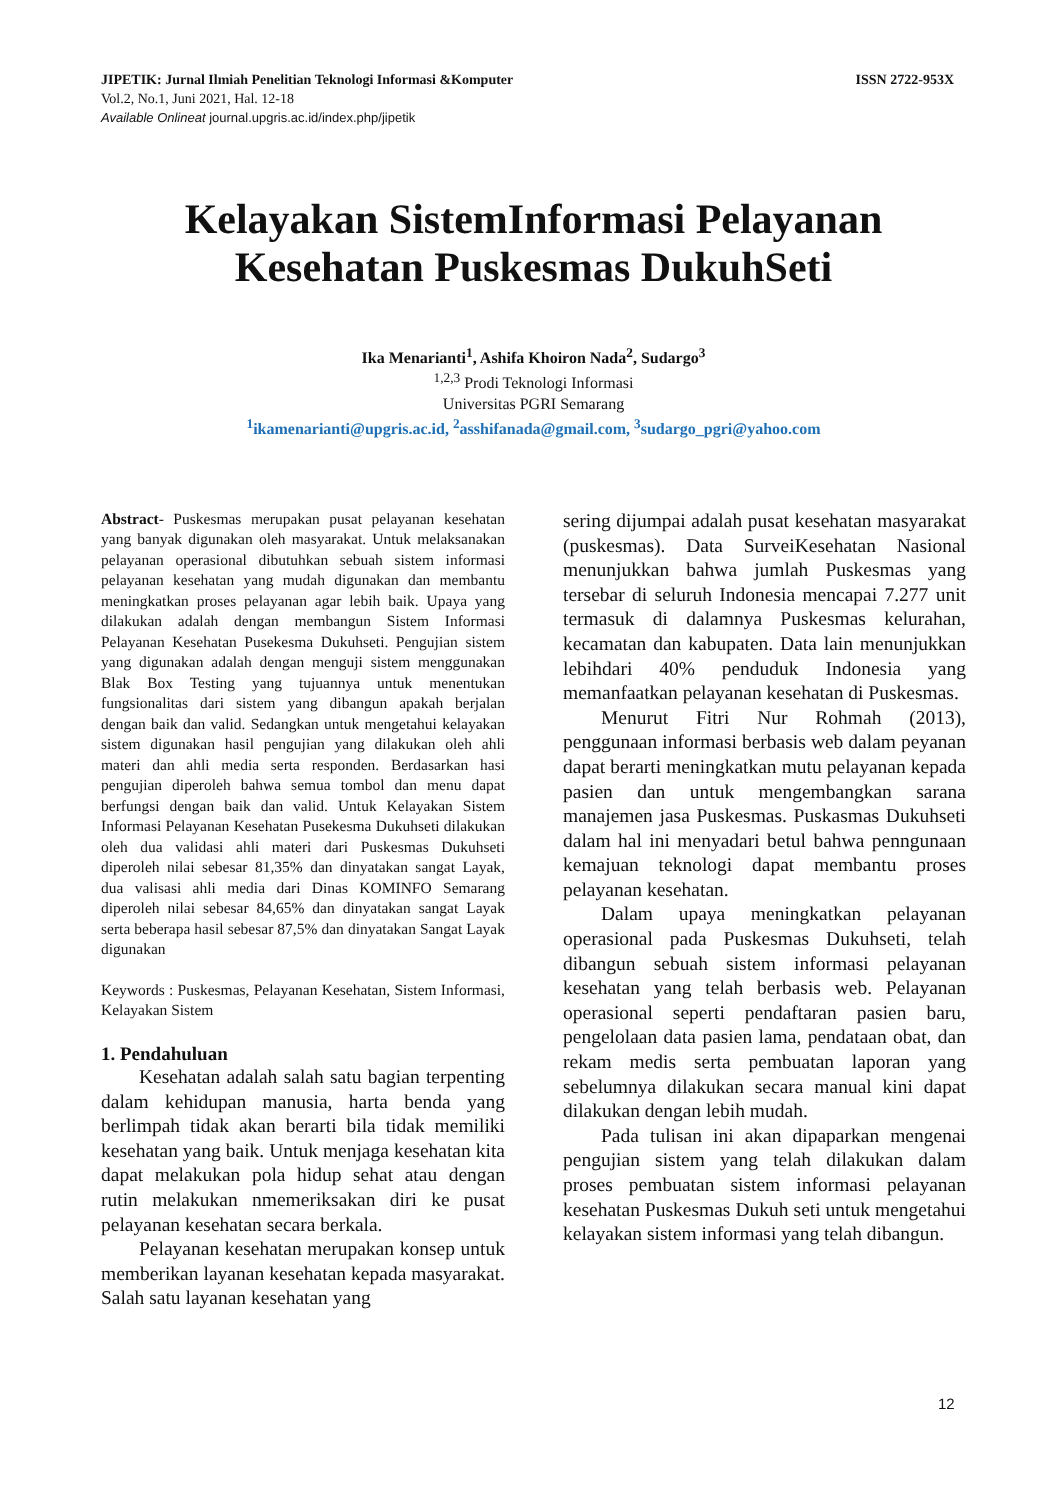JIPETIK: Jurnal Ilmiah Penelitian Teknologi Informasi &Komputer ISSN 2722-953X
Vol.2, No.1, Juni 2021, Hal. 12-18
Available Onlineat journal.upgris.ac.id/index.php/jipetik
Kelayakan SistemInformasi Pelayanan
Kesehatan Puskesmas DukuhSeti
Ika Menarianti<sup>1</sup>, Ashifa Khoiron Nada<sup>2</sup>, Sudargo<sup>3</sup>
<sup>1,2,3</sup> Prodi Teknologi Informasi
Universitas PGRI Semarang
<sup>1</sup> ikamenarianti@upgris.ac.id, <sup>2</sup>asshifanada@gmail.com, <sup>3</sup>sudargo_pgri@yahoo.com
Abstract- Puskesmas merupakan pusat pelayanan kesehatan yang banyak digunakan oleh masyarakat. Untuk melaksanakan pelayanan operasional dibutuhkan sebuah sistem informasi pelayanan kesehatan yang mudah digunakan dan membantu meningkatkan proses pelayanan agar lebih baik. Upaya yang dilakukan adalah dengan membangun Sistem Informasi Pelayanan Kesehatan Pusekesma Dukuhseti. Pengujian sistem yang digunakan adalah dengan menguji sistem menggunakan Blak Box Testing yang tujuannya untuk menentukan fungsionalitas dari sistem yang dibangun apakah berjalan dengan baik dan valid. Sedangkan untuk mengetahui kelayakan sistem digunakan hasil pengujian yang dilakukan oleh ahli materi dan ahli media serta responden. Berdasarkan hasi pengujian diperoleh bahwa semua tombol dan menu dapat berfungsi dengan baik dan valid. Untuk Kelayakan Sistem Informasi Pelayanan Kesehatan Pusekesma Dukuhseti dilakukan oleh dua validasi ahli materi dari Puskesmas Dukuhseti diperoleh nilai sebesar 81,35% dan dinyatakan sangat Layak, dua valisasi ahli media dari Dinas KOMINFO Semarang diperoleh nilai sebesar 84,65% dan dinyatakan sangat Layak serta beberapa hasil sebesar 87,5% dan dinyatakan Sangat Layak digunakan
Keywords : Puskesmas, Pelayanan Kesehatan, Sistem Informasi, Kelayakan Sistem
1. Pendahuluan
Kesehatan adalah salah satu bagian terpenting dalam kehidupan manusia, harta benda yang berlimpah tidak akan berarti bila tidak memiliki kesehatan yang baik. Untuk menjaga kesehatan kita dapat melakukan pola hidup sehat atau dengan rutin melakukan nmemeriksakan diri ke pusat pelayanan kesehatan secara berkala.
Pelayanan kesehatan merupakan konsep untuk memberikan layanan kesehatan kepada masyarakat. Salah satu layanan kesehatan yang
sering dijumpai adalah pusat kesehatan masyarakat (puskesmas). Data SurveiKesehatan Nasional menunjukkan bahwa jumlah Puskesmas yang tersebar di seluruh Indonesia mencapai 7.277 unit termasuk di dalamnya Puskesmas kelurahan, kecamatan dan kabupaten. Data lain menunjukkan lebihdari 40% penduduk Indonesia yang memanfaatkan pelayanan kesehatan di Puskesmas.
Menurut Fitri Nur Rohmah (2013), penggunaan informasi berbasis web dalam peyanan dapat berarti meningkatkan mutu pelayanan kepada pasien dan untuk mengembangkan sarana manajemen jasa Puskesmas. Puskasmas Dukuhseti dalam hal ini menyadari betul bahwa penngunaan kemajuan teknologi dapat membantu proses pelayanan kesehatan.
Dalam upaya meningkatkan pelayanan operasional pada Puskesmas Dukuhseti, telah dibangun sebuah sistem informasi pelayanan kesehatan yang telah berbasis web. Pelayanan operasional seperti pendaftaran pasien baru, pengelolaan data pasien lama, pendataan obat, dan rekam medis serta pembuatan laporan yang sebelumnya dilakukan secara manual kini dapat dilakukan dengan lebih mudah.
Pada tulisan ini akan dipaparkan mengenai pengujian sistem yang telah dilakukan dalam proses pembuatan sistem informasi pelayanan kesehatan Puskesmas Dukuh seti untuk mengetahui kelayakan sistem informasi yang telah dibangun.
12